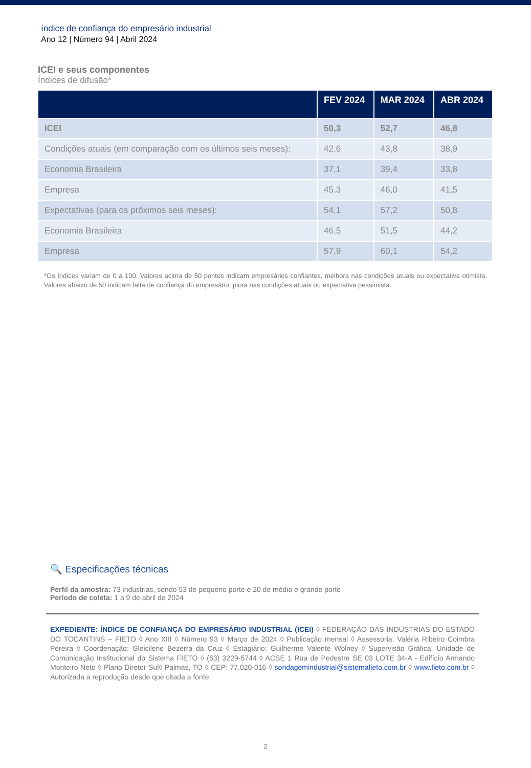índice de confiança do empresário industrial
Ano 12 | Número 94 | Abril 2024
ICEI e seus componentes
Índices de difusão*
| | FEV 2024 | MAR 2024 | ABR 2024 |
| --- | --- | --- | --- |
| ICEI | 50,3 | 52,7 | 46,8 |
| Condições atuais (em comparação com os últimos seis meses): | 42,6 | 43,8 | 38,9 |
| Economia Brasileira | 37,1 | 39,4 | 33,8 |
| Empresa | 45,3 | 46,0 | 41,5 |
| Expectativas (para os próximos seis meses): | 54,1 | 57,2 | 50,8 |
| Economia Brasileira | 46,5 | 51,5 | 44,2 |
| Empresa | 57,9 | 60,1 | 54,2 |
*Os índices variam de 0 a 100. Valores acima de 50 pontos indicam empresários confiantes, melhora nas condições atuais ou expectativa otimista. Valores abaixo de 50 indicam falta de confiança do empresário, piora nas condições atuais ou expectativa pessimista.
🔍 Especificações técnicas
Perfil da amostra: 73 indústrias, sendo 53 de pequeno porte e 20 de médio e grande porte
Período de coleta: 1 a 9 de abril de 2024
EXPEDIENTE: ÍNDICE DE CONFIANÇA DO EMPRESÁRIO INDUSTRIAL (ICEI) ◊ FEDERAÇÃO DAS INDÚSTRIAS DO ESTADO DO TOCANTINS – FIETO ◊ Ano XIII ◊ Número 93 ◊ Março de 2024 ◊ Publicação mensal ◊ Assessoria: Valéria Ribeiro Coimbra Pereira ◊ Coordenação: Gleicilene Bezerra da Cruz ◊ Estagiário: Guilherme Valente Wolney ◊ Supervisão Gráfica: Unidade de Comunicação Institucional do Sistema FIETO ◊ (63) 3229-5744 ◊ ACSE 1 Rua de Pedestre SE 03 LOTE 34-A - Edifício Armando Monteiro Neto ◊ Plano Diretor Sul◊ Palmas, TO ◊ CEP: 77.020-016 ◊ sondagemindustrial@sistemafieto.com.br ◊ www.fieto.com.br ◊ Autorizada a reprodução desde que citada a fonte.
2